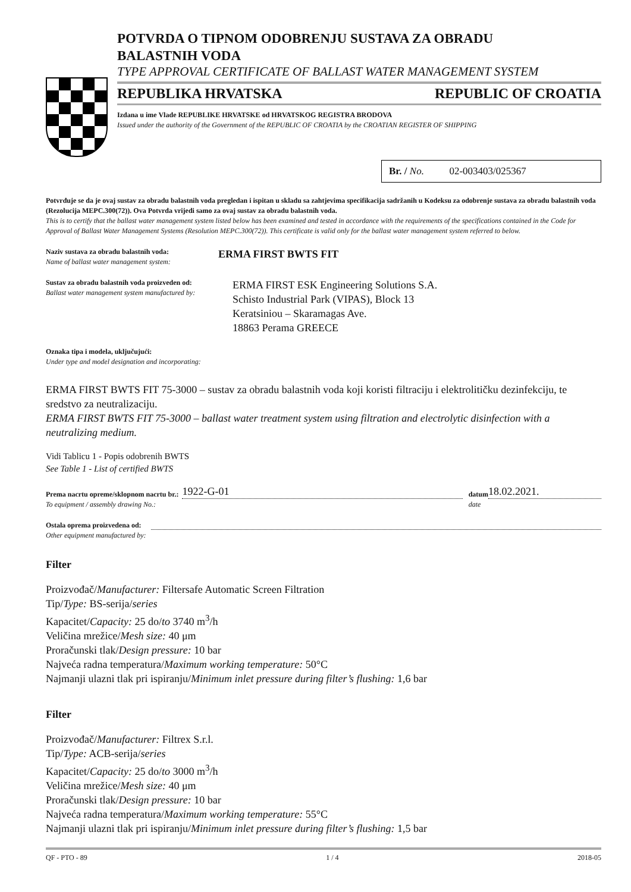POTVRDA O TIPNOM ODOBRENJU SUSTAVA ZA OBRADU
BALASTNIH VODA
TYPE APPROVAL CERTIFICATE OF BALLAST WATER MANAGEMENT SYSTEM
REPUBLIKA HRVATSKA REPUBLIC OF CROATIA
Izdana u ime Vlade REPUBLIKE HRVATSKE od HRVATSKOG REGISTRA BRODOVA
Issued under the authority of the Government of the REPUBLIC OF CROATIA by the CROATIAN REGISTER OF SHIPPING
Br. / No. 02-003403/025367
Potvrđuje se da je ovaj sustav za obradu balastnih voda pregledan i ispitan u skladu sa zahtjevima specifikacija sadržanih u Kodeksu za odobrenje sustava za obradu balastnih voda (Rezolucija MEPC.300(72)). Ova Potvrda vrijedi samo za ovaj sustav za obradu balastnih voda.
This is to certify that the ballast water management system listed below has been examined and tested in accordance with the requirements of the specifications contained in the Code for Approval of Ballast Water Management Systems (Resolution MEPC.300(72)). This certificate is valid only for the ballast water management system referred to below.
Naziv sustava za obradu balastnih voda:
Name of ballast water management system:
ERMA FIRST BWTS FIT
Sustav za obradu balastnih voda proizveden od:
Ballast water management system manufactured by:
ERMA FIRST ESK Engineering Solutions S.A.
Schisto Industrial Park (VIPAS), Block 13
Keratsiniou – Skaramagas Ave.
18863 Perama GREECE
Oznaka tipa i modela, uključujući:
Under type and model designation and incorporating:
ERMA FIRST BWTS FIT 75-3000 – sustav za obradu balastnih voda koji koristi filtraciju i elektrolitičku dezinfekciju, te sredstvo za neutralizaciju.
ERMA FIRST BWTS FIT 75-3000 – ballast water treatment system using filtration and electrolytic disinfection with a neutralizing medium.
Vidi Tablicu 1 - Popis odobrenih BWTS
See Table 1 - List of certified BWTS
Prema nacrtu opreme/sklopnom nacrtu br.:
To equipment / assembly drawing No.:
1922-G-01
datum
date
18.02.2021.
Ostala oprema proizvedena od:
Other equipment manufactured by:
Filter
Proizvođač/Manufacturer: Filtersafe Automatic Screen Filtration
Tip/Type: BS-serija/series
Kapacitet/Capacity: 25 do/to 3740 m<sup>3</sup>/h
Veličina mrežice/Mesh size: 40 μm
Proračunski tlak/Design pressure: 10 bar
Najveća radna temperatura/Maximum working temperature: 50°C
Najmanji ulazni tlak pri ispiranju/Minimum inlet pressure during filter’s flushing: 1,6 bar
Filter
Proizvođač/Manufacturer: Filtrex S.r.l.
Tip/Type: ACB-serija/series
Kapacitet/Capacity: 25 do/to 3000 m<sup>3</sup>/h
Veličina mrežice/Mesh size: 40 μm
Proračunski tlak/Design pressure: 10 bar
Najveća radna temperatura/Maximum working temperature: 55°C
Najmanji ulazni tlak pri ispiranju/Minimum inlet pressure during filter’s flushing: 1,5 bar
QF - PTO - 89 1 / 4 2018-05